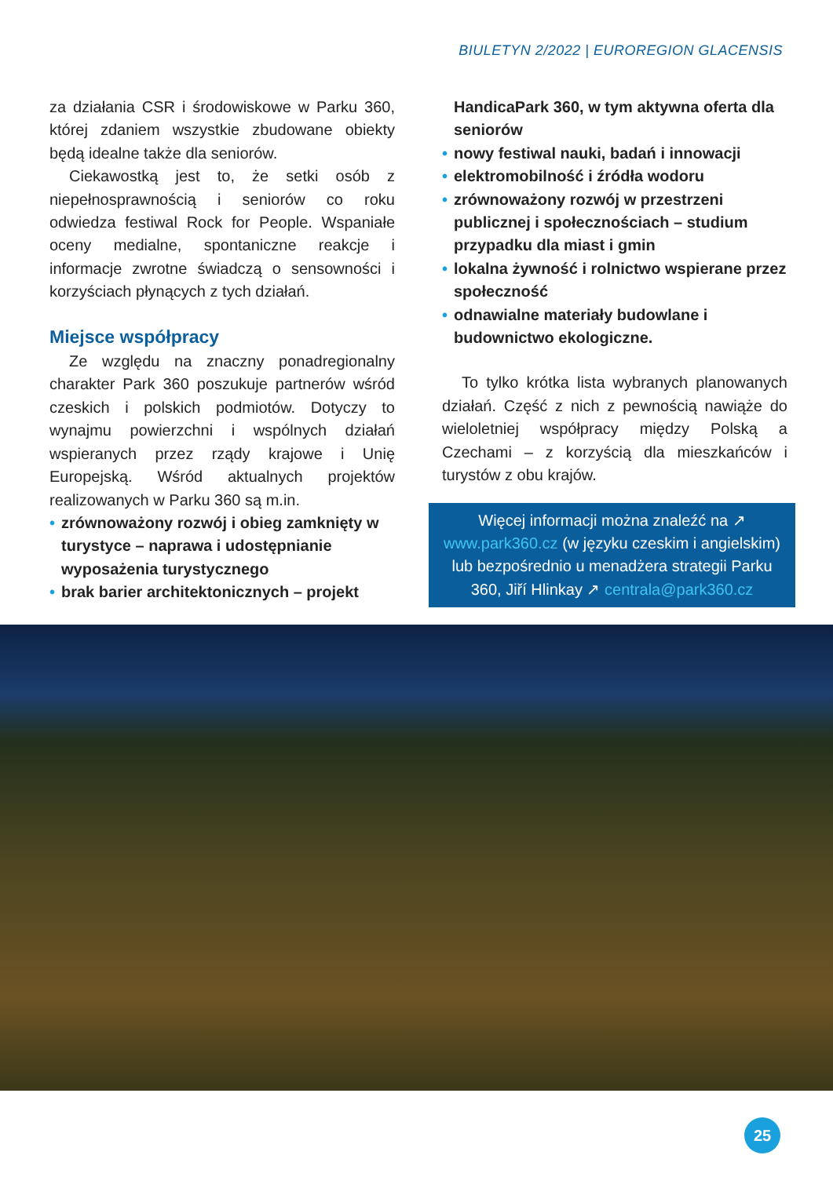BIULETYN 2/2022 | EUROREGION GLACENSIS
za działania CSR i środowiskowe w Parku 360, której zdaniem wszystkie zbudowane obiekty będą idealne także dla seniorów.
Ciekawostką jest to, że setki osób z niepełnosprawnością i seniorów co roku odwiedza festiwal Rock for People. Wspaniałe oceny medialne, spontaniczne reakcje i informacje zwrotne świadczą o sensowności i korzyściach płynących z tych działań.
Miejsce współpracy
Ze względu na znaczny ponadregionalny charakter Park 360 poszukuje partnerów wśród czeskich i polskich podmiotów. Dotyczy to wynajmu powierzchni i wspólnych działań wspieranych przez rządy krajowe i Unię Europejską. Wśród aktualnych projektów realizowanych w Parku 360 są m.in.
• zrównoważony rozwój i obieg zamknięty w turystyce – naprawa i udostępnianie wyposażenia turystycznego
• brak barier architektonicznych – projekt
HandicaPark 360, w tym aktywna oferta dla seniorów
• nowy festiwal nauki, badań i innowacji
• elektromobilność i źródła wodoru
• zrównoważony rozwój w przestrzeni publicznej i społecznościach – studium przypadku dla miast i gmin
• lokalna żywność i rolnictwo wspierane przez społeczność
• odnawialne materiały budowlane i budownictwo ekologiczne.
To tylko krótka lista wybranych planowanych działań. Część z nich z pewnością nawiąże do wieloletniej współpracy między Polską a Czechami – z korzyścią dla mieszkańców i turystów z obu krajów.
Więcej informacji można znaleźć na ↗ www.park360.cz (w języku czeskim i angielskim) lub bezpośrednio u menadżera strategii Parku 360, Jiří Hlinkay ↗ centrala@park360.cz
25